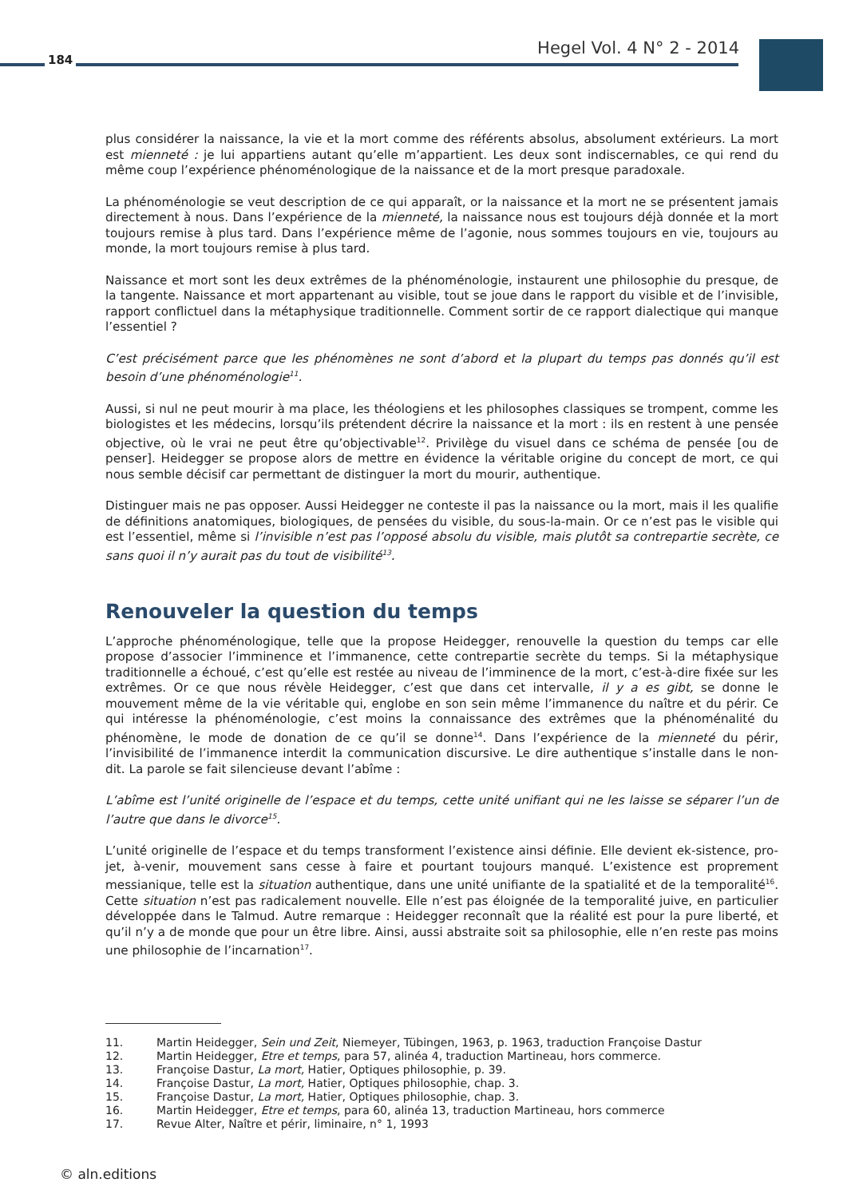184
Hegel Vol. 4 N° 2 - 2014
plus considérer la naissance, la vie et la mort comme des référents absolus, absolument extérieurs. La mort est mienneté : je lui appartiens autant qu’elle m’appartient. Les deux sont indiscernables, ce qui rend du même coup l’expérience phénoménologique de la naissance et de la mort presque paradoxale.
La phénoménologie se veut description de ce qui apparaît, or la naissance et la mort ne se présentent jamais directement à nous. Dans l’expérience de la mienneté, la naissance nous est toujours déjà donnée et la mort toujours remise à plus tard. Dans l’expérience même de l’agonie, nous sommes toujours en vie, toujours au monde, la mort toujours remise à plus tard.
Naissance et mort sont les deux extrêmes de la phénoménologie, instaurent une philosophie du presque, de la tangente. Naissance et mort appartenant au visible, tout se joue dans le rapport du visible et de l’invisible, rapport conflictuel dans la métaphysique traditionnelle. Comment sortir de ce rapport dialectique qui manque l’essentiel ?
C’est précisément parce que les phénomènes ne sont d’abord et la plupart du temps pas donnés qu’il est besoin d’une phénoménologie<sup>11</sup>.
Aussi, si nul ne peut mourir à ma place, les théologiens et les philosophes classiques se trompent, comme les biologistes et les médecins, lorsqu’ils prétendent décrire la naissance et la mort : ils en restent à une pensée objective, où le vrai ne peut être qu’objectivable<sup>12</sup>. Privilège du visuel dans ce schéma de pensée [ou de penser]. Heidegger se propose alors de mettre en évidence la véritable origine du concept de mort, ce qui nous semble décisif car permettant de distinguer la mort du mourir, authentique.
Distinguer mais ne pas opposer. Aussi Heidegger ne conteste il pas la naissance ou la mort, mais il les qualifie de définitions anatomiques, biologiques, de pensées du visible, du sous-la-main. Or ce n’est pas le visible qui est l’essentiel, même si l’invisible n’est pas l’opposé absolu du visible, mais plutôt sa contrepartie secrète, ce sans quoi il n’y aurait pas du tout de visibilité<sup>13</sup>.
Renouveler la question du temps
L’approche phénoménologique, telle que la propose Heidegger, renouvelle la question du temps car elle propose d’associer l’imminence et l’immanence, cette contrepartie secrète du temps. Si la métaphysique traditionnelle a échoué, c’est qu’elle est restée au niveau de l’imminence de la mort, c’est-à-dire fixée sur les extrêmes. Or ce que nous révèle Heidegger, c’est que dans cet intervalle, il y a es gibt, se donne le mouvement même de la vie véritable qui, englobe en son sein même l’immanence du naître et du périr. Ce qui intéresse la phénoménologie, c’est moins la connaissance des extrêmes que la phénoménalité du phénomène, le mode de donation de ce qu’il se donne<sup>14</sup>. Dans l’expérience de la mienneté du périr, l’invisibilité de l’immanence interdit la communication discursive. Le dire authentique s’installe dans le non-dit. La parole se fait silencieuse devant l’abîme :
L’abîme est l’unité originelle de l’espace et du temps, cette unité unifiant qui ne les laisse se séparer l’un de l’autre que dans le divorce<sup>15</sup>.
L’unité originelle de l’espace et du temps transforment l’existence ainsi définie. Elle devient ek-sistence, pro-jet, à-venir, mouvement sans cesse à faire et pourtant toujours manqué. L’existence est proprement messianique, telle est la situation authentique, dans une unité unifiante de la spatialité et de la temporalité<sup>16</sup>. Cette situation n’est pas radicalement nouvelle. Elle n’est pas éloignée de la temporalité juive, en particulier développée dans le Talmud. Autre remarque : Heidegger reconnaît que la réalité est pour la pure liberté, et qu’il n’y a de monde que pour un être libre. Ainsi, aussi abstraite soit sa philosophie, elle n’en reste pas moins une philosophie de l’incarnation<sup>17</sup>.
11. Martin Heidegger, Sein und Zeit, Niemeyer, Tübingen, 1963, p. 1963, traduction Françoise Dastur
12. Martin Heidegger, Etre et temps, para 57, alinéa 4, traduction Martineau, hors commerce.
13. Françoise Dastur, La mort, Hatier, Optiques philosophie, p. 39.
14. Françoise Dastur, La mort, Hatier, Optiques philosophie, chap. 3.
15. Françoise Dastur, La mort, Hatier, Optiques philosophie, chap. 3.
16. Martin Heidegger, Etre et temps, para 60, alinéa 13, traduction Martineau, hors commerce
17. Revue Alter, Naître et périr, liminaire, n° 1, 1993
© aln.editions